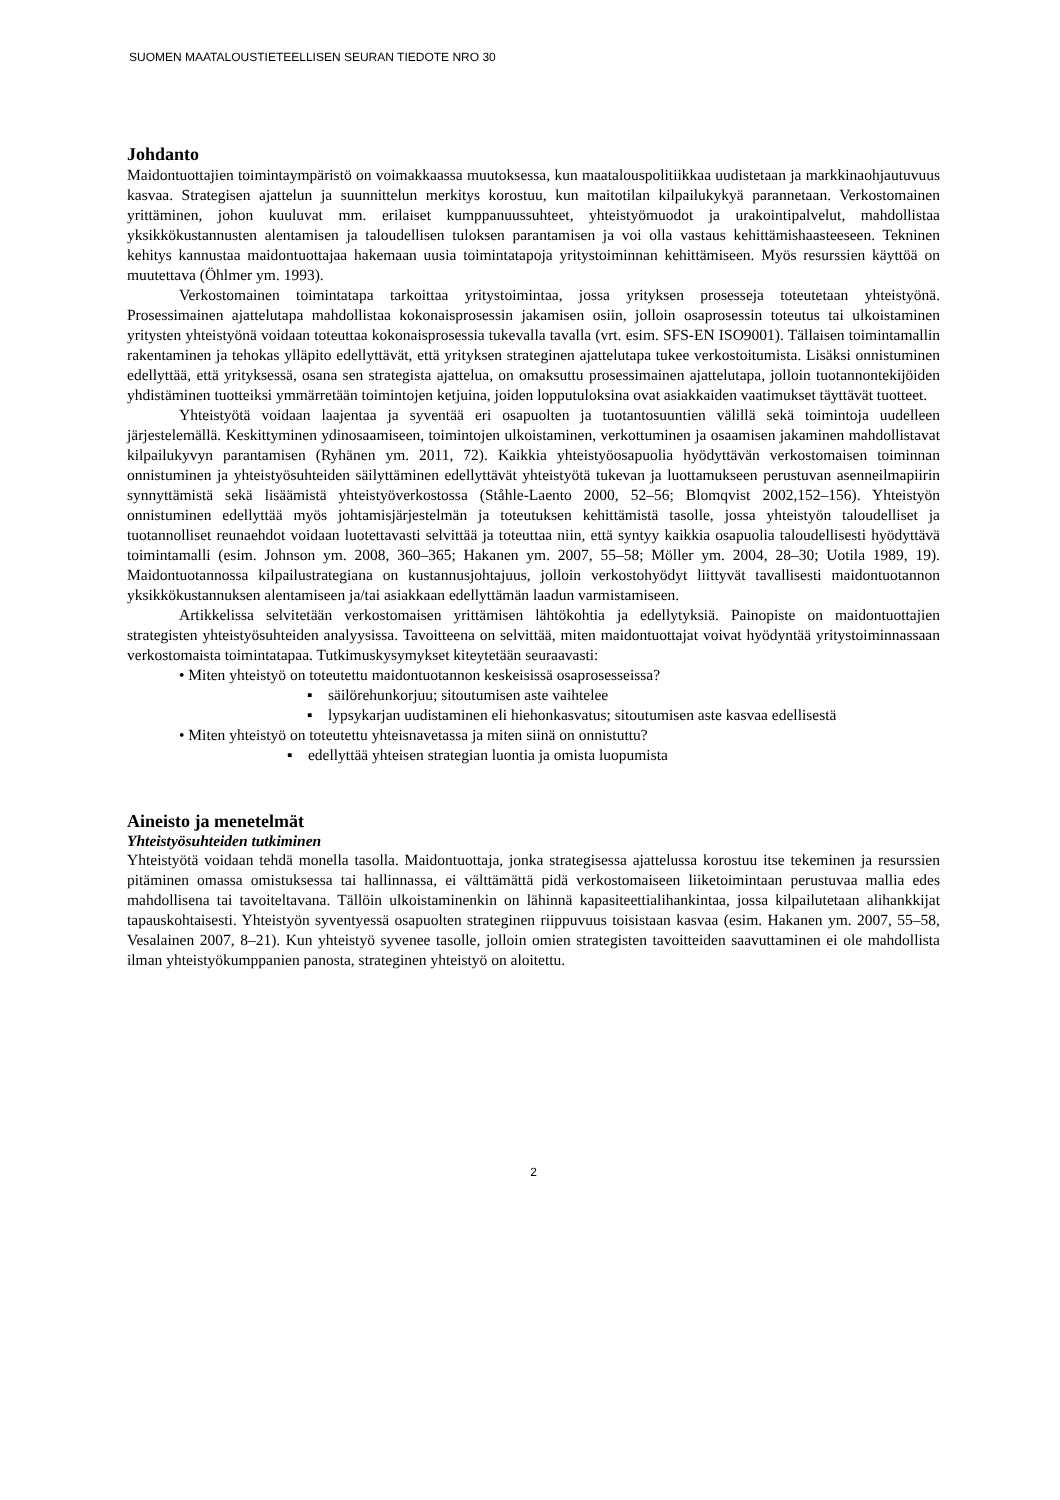SUOMEN MAATALOUSTIETEELLISEN SEURAN TIEDOTE NRO 30
Johdanto
Maidontuottajien toimintaympäristö on voimakkaassa muutoksessa, kun maatalouspolitiikkaa uudistetaan ja markkinaohjautuvuus kasvaa. Strategisen ajattelun ja suunnittelun merkitys korostuu, kun maitotilan kilpailukykyä parannetaan. Verkostomainen yrittäminen, johon kuuluvat mm. erilaiset kumppanuussuhteet, yhteistyömuodot ja urakointipalvelut, mahdollistaa yksikkökustannusten alentamisen ja taloudellisen tuloksen parantamisen ja voi olla vastaus kehittämishaasteeseen. Tekninen kehitys kannustaa maidontuottajaa hakemaan uusia toimintatapoja yritystoiminnan kehittämiseen. Myös resurssien käyttöä on muutettava (Öhlmer ym. 1993).
Verkostomainen toimintatapa tarkoittaa yritystoimintaa, jossa yrityksen prosesseja toteutetaan yhteistyönä. Prosessimainen ajattelutapa mahdollistaa kokonaisprosessin jakamisen osiin, jolloin osaprosessin toteutus tai ulkoistaminen yritysten yhteistyönä voidaan toteuttaa kokonaisprosessia tukevalla tavalla (vrt. esim. SFS-EN ISO9001). Tällaisen toimintamallin rakentaminen ja tehokas ylläpito edellyttävät, että yrityksen strateginen ajattelutapa tukee verkostoitumista. Lisäksi onnistuminen edellyttää, että yrityksessä, osana sen strategista ajattelua, on omaksuttu prosessimainen ajattelutapa, jolloin tuotannontekijöiden yhdistäminen tuotteiksi ymmärretään toimintojen ketjuina, joiden lopputuloksina ovat asiakkaiden vaatimukset täyttävät tuotteet.
Yhteistyötä voidaan laajentaa ja syventää eri osapuolten ja tuotantosuuntien välillä sekä toimintoja uudelleen järjestelemällä. Keskittyminen ydinosaamiseen, toimintojen ulkoistaminen, verkottuminen ja osaamisen jakaminen mahdollistavat kilpailukyvyn parantamisen (Ryhänen ym. 2011, 72). Kaikkia yhteistyöosapuolia hyödyttävän verkostomaisen toiminnan onnistuminen ja yhteistyösuhteiden säilyttäminen edellyttävät yhteistyötä tukevan ja luottamukseen perustuvan asenneilmapiirin synnyttämistä sekä lisäämistä yhteistyöverkostossa (Ståhle-Laento 2000, 52–56; Blomqvist 2002,152–156). Yhteistyön onnistuminen edellyttää myös johtamisjärjestelmän ja toteutuksen kehittämistä tasolle, jossa yhteistyön taloudelliset ja tuotannolliset reunaehdot voidaan luotettavasti selvittää ja toteuttaa niin, että syntyy kaikkia osapuolia taloudellisesti hyödyttävä toimintamalli (esim. Johnson ym. 2008, 360–365; Hakanen ym. 2007, 55–58; Möller ym. 2004, 28–30; Uotila 1989, 19). Maidontuotannossa kilpailustrategiana on kustannusjohtajuus, jolloin verkostohyödyt liittyvät tavallisesti maidontuotannon yksikkökustannuksen alentamiseen ja/tai asiakkaan edellyttämän laadun varmistamiseen.
Artikkelissa selvitetään verkostomaisen yrittämisen lähtökohtia ja edellytyksiä. Painopiste on maidontuottajien strategisten yhteistyösuhteiden analyysissa. Tavoitteena on selvittää, miten maidontuottajat voivat hyödyntää yritystoiminnassaan verkostomaista toimintatapaa. Tutkimuskysymykset kiteytetään seuraavasti:
• Miten yhteistyö on toteutettu maidontuotannon keskeisissä osaprosesseissa?
▪ säilörehunkorjuu; sitoutumisen aste vaihtelee
▪ lypsykarjan uudistaminen eli hiehonkasvatus; sitoutumisen aste kasvaa edellisestä
• Miten yhteistyö on toteutettu yhteisnavetassa ja miten siinä on onnistuttu?
▪ edellyttää yhteisen strategian luontia ja omista luopumista
Aineisto ja menetelmät
Yhteistyösuhteiden tutkiminen
Yhteistyötä voidaan tehdä monella tasolla. Maidontuottaja, jonka strategisessa ajattelussa korostuu itse tekeminen ja resurssien pitäminen omassa omistuksessa tai hallinnassa, ei välttämättä pidä verkostomaiseen liiketoimintaan perustuvaa mallia edes mahdollisena tai tavoiteltavana. Tällöin ulkoistaminenkin on lähinnä kapasiteettialihankintaa, jossa kilpailutetaan alihankkijat tapauskohtaisesti. Yhteistyön syventyessä osapuolten strateginen riippuvuus toisistaan kasvaa (esim. Hakanen ym. 2007, 55–58, Vesalainen 2007, 8–21). Kun yhteistyö syvenee tasolle, jolloin omien strategisten tavoitteiden saavuttaminen ei ole mahdollista ilman yhteistyökumppanien panosta, strateginen yhteistyö on aloitettu.
2